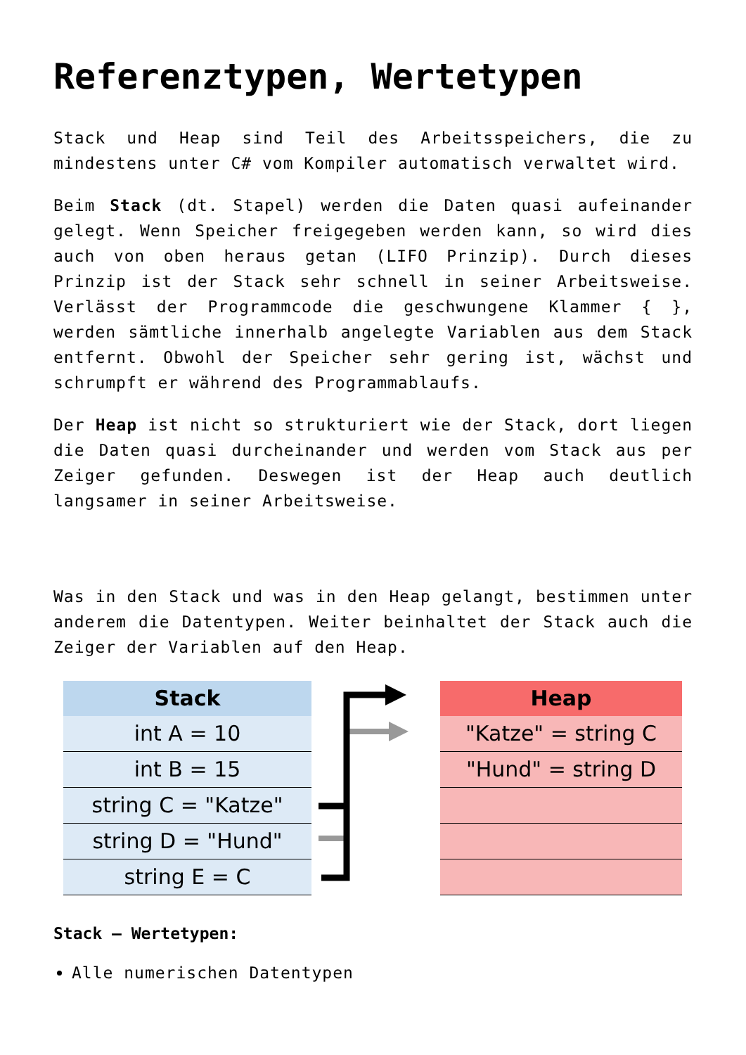Referenztypen, Wertetypen
Stack und Heap sind Teil des Arbeitsspeichers, die zu mindestens unter C# vom Kompiler automatisch verwaltet wird.
Beim Stack (dt. Stapel) werden die Daten quasi aufeinander gelegt. Wenn Speicher freigegeben werden kann, so wird dies auch von oben heraus getan (LIFO Prinzip). Durch dieses Prinzip ist der Stack sehr schnell in seiner Arbeitsweise. Verlässt der Programmcode die geschwungene Klammer { }, werden sämtliche innerhalb angelegte Variablen aus dem Stack entfernt. Obwohl der Speicher sehr gering ist, wächst und schrumpft er während des Programmablaufs.
Der Heap ist nicht so strukturiert wie der Stack, dort liegen die Daten quasi durcheinander und werden vom Stack aus per Zeiger gefunden. Deswegen ist der Heap auch deutlich langsamer in seiner Arbeitsweise.
Was in den Stack und was in den Heap gelangt, bestimmen unter anderem die Datentypen. Weiter beinhaltet der Stack auch die Zeiger der Variablen auf den Heap.
Stack
int A = 10
int B = 15
string C = "Katze"
string D = "Hund"
string E = C
Heap
"Katze" = string C
"Hund" = string D
Stack – Wertetypen:
Alle numerischen Datentypen